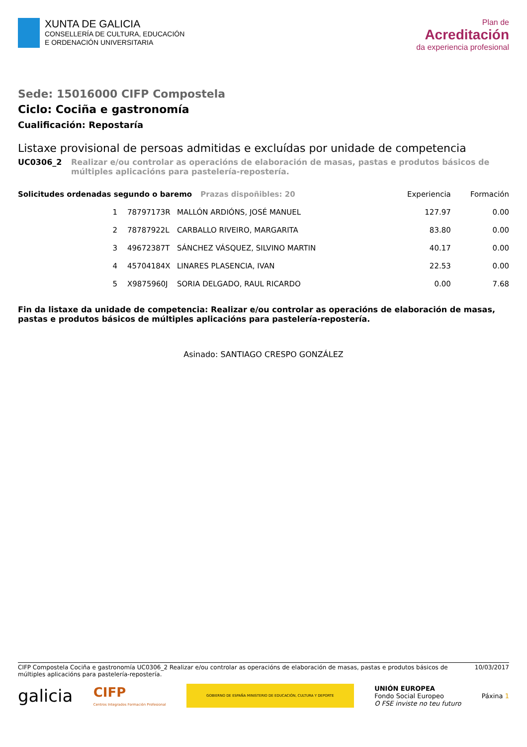XUNTA DE GALICIA
CONSELLERÍA DE CULTURA, EDUCACIÓN
E ORDENACIÓN UNIVERSITARIA
Plan de
Acreditación
da experiencia profesional
Sede: 15016000 CIFP Compostela
Ciclo: Cociña e gastronomía
Cualificación: Repostaría
Listaxe provisional de persoas admitidas e excluídas por unidade de competencia
UC0306_2 Realizar e/ou controlar as operacións de elaboración de masas, pastas e produtos básicos de múltiples aplicacións para pastelería-repostería.
| Solicitudes ordenadas segundo o baremo Prazas dispoñibles: 20 | | | | Experiencia | Formación |
| --- | --- | --- | --- | --- | --- |
| 1 | 78797173R | MALLÓN ARDIÓNS, JOSÉ MANUEL | | 127.97 | 0.00 |
| 2 | 78787922L | CARBALLO RIVEIRO, MARGARITA | | 83.80 | 0.00 |
| 3 | 49672387T | SÁNCHEZ VÁSQUEZ, SILVINO MARTIN | | 40.17 | 0.00 |
| 4 | 45704184X | LINARES PLASENCIA, IVAN | | 22.53 | 0.00 |
| 5 | X9875960J | SORIA DELGADO, RAUL RICARDO | | 0.00 | 7.68 |
Fin da listaxe da unidade de competencia: Realizar e/ou controlar as operacións de elaboración de masas, pastas e produtos básicos de múltiples aplicacións para pastelería-repostería.
Asinado: SANTIAGO CRESPO GONZÁLEZ
CIFP Compostela Cociña e gastronomía UC0306_2 Realizar e/ou controlar as operacións de elaboración de masas, pastas e produtos básicos de múltiples aplicacións para pastelería-repostería. 10/03/2017
galicia CIFP
Centros Integrados Formación Profesional GOBIERNO DE ESPAÑA MINISTERIO DE EDUCACIÓN, CULTURA Y DEPORTE UNIÓN EUROPEA
Fondo Social Europeo
O FSE inviste no teu futuro Páxina 1